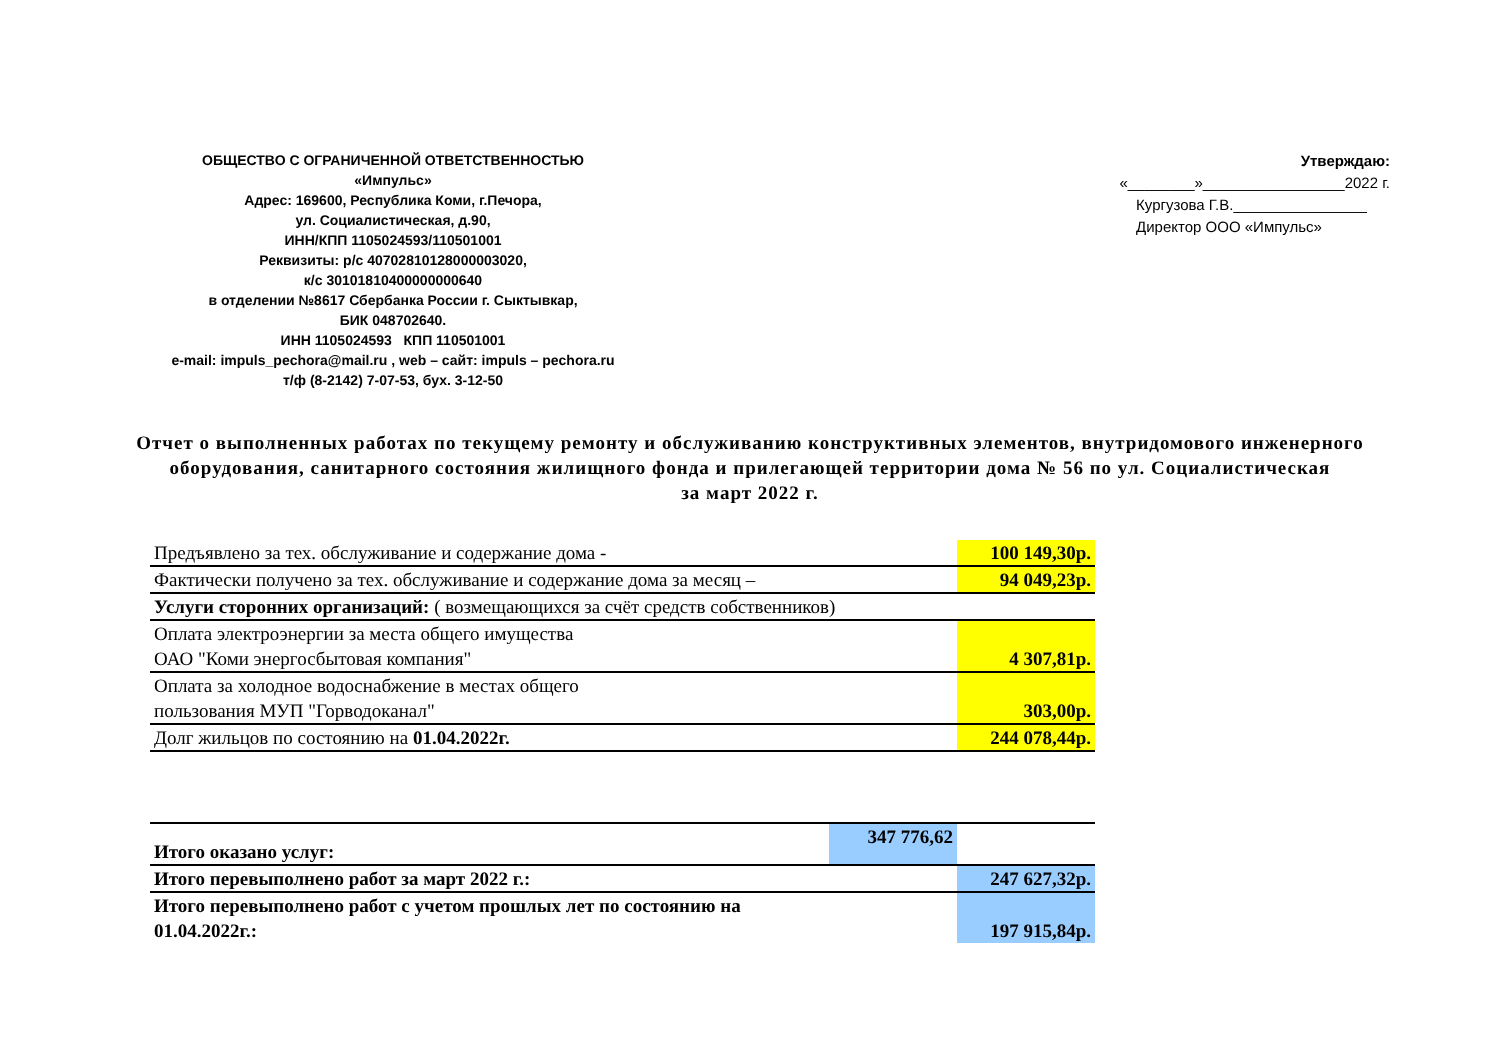ОБЩЕСТВО С ОГРАНИЧЕННОЙ ОТВЕТСТВЕННОСТЬЮ
«Импульс»
Адрес: 169600, Республика Коми, г.Печора,
ул. Социалистическая, д.90,
ИНН/КПП 1105024593/110501001
Реквизиты: р/с 40702810128000003020,
к/с 30101810400000000640
в отделении №8617 Сбербанка России г. Сыктывкар,
БИК 048702640.
ИНН 1105024593 КПП 110501001
e-mail: impuls_pechora@mail.ru , web – сайт: impuls – pechora.ru
т/ф (8-2142) 7-07-53, бух. 3-12-50
Утверждаю:
«________»_________________2022 г.
Кургузова Г.В.________________
Директор ООО «Импульс»
Отчет о выполненных работах по текущему ремонту и обслуживанию конструктивных элементов, внутридомового инженерного оборудования, санитарного состояния жилищного фонда и прилегающей территории дома № 56 по ул. Социалистическая
за март 2022 г.
| Предъявлено за тех. обслуживание и содержание дома - | 100 149,30р. |
| Фактически получено за тех. обслуживание и содержание дома за месяц – | 94 049,23р. |
| Услуги сторонних организаций: ( возмещающихся за счёт средств собственников) | |
| Оплата электроэнергии за места общего имущества ОАО "Коми энергосбытовая компания" | 4 307,81р. |
| Оплата за холодное водоснабжение в местах общего пользования МУП "Горводоканал" | 303,00р. |
| Долг жильцов по состоянию на 01.04.2022г. | 244 078,44р. |
| Итого оказано услуг: | 347 776,62 | |
| Итого перевыполнено работ за март 2022 г.: | | 247 627,32р. |
| Итого перевыполнено работ с учетом прошлых лет по состоянию на 01.04.2022г.: | | 197 915,84р. |